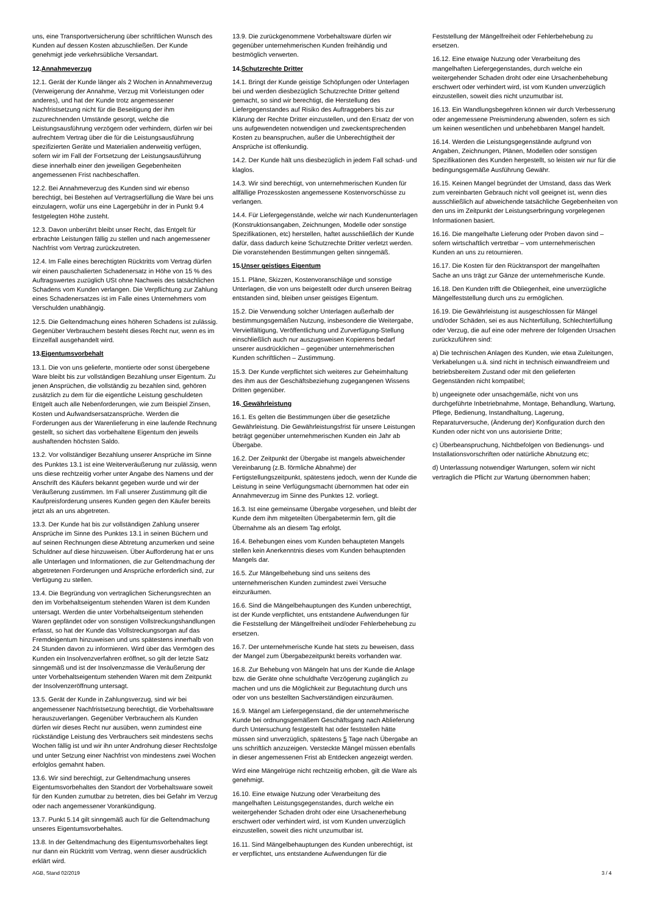uns, eine Transportversicherung über schriftlichen Wunsch des Kunden auf dessen Kosten abzuschließen. Der Kunde genehmigt jede verkehrsübliche Versandart.
12.Annahmeverzug
12.1. Gerät der Kunde länger als 2 Wochen in Annahmeverzug (Verweigerung der Annahme, Verzug mit Vorleistungen oder anderes), und hat der Kunde trotz angemessener Nachfristsetzung nicht für die Beseitigung der ihm zuzurechnenden Umstände gesorgt, welche die Leistungsausführung verzögern oder verhindern, dürfen wir bei aufrechtem Vertrag über die für die Leistungsausführung spezifizierten Geräte und Materialien anderweitig verfügen, sofern wir im Fall der Fortsetzung der Leistungsausführung diese innerhalb einer den jeweiligen Gegebenheiten angemessenen Frist nachbeschaffen.
12.2. Bei Annahmeverzug des Kunden sind wir ebenso berechtigt, bei Bestehen auf Vertragserfüllung die Ware bei uns einzulagern, wofür uns eine Lagergebühr in der in Punkt 9.4 festgelegten Höhe zusteht.
12.3. Davon unberührt bleibt unser Recht, das Entgelt für erbrachte Leistungen fällig zu stellen und nach angemessener Nachfrist vom Vertrag zurückzutreten.
12.4. Im Falle eines berechtigten Rücktritts vom Vertrag dürfen wir einen pauschalierten Schadenersatz in Höhe von 15 % des Auftragswertes zuzüglich USt ohne Nachweis des tatsächlichen Schadens vom Kunden verlangen. Die Verpflichtung zur Zahlung eines Schadenersatzes ist im Falle eines Unternehmers vom Verschulden unabhängig.
12.5. Die Geltendmachung eines höheren Schadens ist zulässig. Gegenüber Verbrauchern besteht dieses Recht nur, wenn es im Einzelfall ausgehandelt wird.
13.Eigentumsvorbehalt
13.1. Die von uns gelieferte, montierte oder sonst übergebene Ware bleibt bis zur vollständigen Bezahlung unser Eigentum. Zu jenen Ansprüchen, die vollständig zu bezahlen sind, gehören zusätzlich zu dem für die eigentliche Leistung geschuldeten Entgelt auch alle Nebenforderungen, wie zum Beispiel Zinsen, Kosten und Aufwandsersatzansprüche. Werden die Forderungen aus der Warenlieferung in eine laufende Rechnung gestellt, so sichert das vorbehaltene Eigentum den jeweils aushaftenden höchsten Saldo.
13.2. Vor vollständiger Bezahlung unserer Ansprüche im Sinne des Punktes 13.1 ist eine Weiterveräußerung nur zulässig, wenn uns diese rechtzeitig vorher unter Angabe des Namens und der Anschrift des Käufers bekannt gegeben wurde und wir der Veräußerung zustimmen. Im Fall unserer Zustimmung gilt die Kaufpreisforderung unseres Kunden gegen den Käufer bereits jetzt als an uns abgetreten.
13.3. Der Kunde hat bis zur vollständigen Zahlung unserer Ansprüche im Sinne des Punktes 13.1 in seinen Büchern und auf seinen Rechnungen diese Abtretung anzumerken und seine Schuldner auf diese hinzuweisen. Über Aufforderung hat er uns alle Unterlagen und Informationen, die zur Geltendmachung der abgetretenen Forderungen und Ansprüche erforderlich sind, zur Verfügung zu stellen.
13.4. Die Begründung von vertraglichen Sicherungsrechten an den im Vorbehaltseigentum stehenden Waren ist dem Kunden untersagt. Werden die unter Vorbehaltseigentum stehenden Waren gepfändet oder von sonstigen Vollstreckungshandlungen erfasst, so hat der Kunde das Vollstreckungsorgan auf das Fremdeigentum hinzuweisen und uns spätestens innerhalb von 24 Stunden davon zu informieren. Wird über das Vermögen des Kunden ein Insolvenzverfahren eröffnet, so gilt der letzte Satz sinngemäß und ist der Insolvenzmasse die Veräußerung der unter Vorbehaltseigentum stehenden Waren mit dem Zeitpunkt der Insolvenzeröffnung untersagt.
13.5. Gerät der Kunde in Zahlungsverzug, sind wir bei angemessener Nachfristsetzung berechtigt, die Vorbehaltsware herauszuverlangen. Gegenüber Verbrauchern als Kunden dürfen wir dieses Recht nur ausüben, wenn zumindest eine rückständige Leistung des Verbrauchers seit mindestens sechs Wochen fällig ist und wir ihn unter Androhung dieser Rechtsfolge und unter Setzung einer Nachfrist von mindestens zwei Wochen erfolglos gemahnt haben.
13.6. Wir sind berechtigt, zur Geltendmachung unseres Eigentumsvorbehaltes den Standort der Vorbehaltsware soweit für den Kunden zumutbar zu betreten, dies bei Gefahr im Verzug oder nach angemessener Vorankündigung.
13.7. Punkt 5.14 gilt sinngemäß auch für die Geltendmachung unseres Eigentumsvorbehaltes.
13.8. In der Geltendmachung des Eigentumsvorbehaltes liegt nur dann ein Rücktritt vom Vertrag, wenn dieser ausdrücklich erklärt wird.
13.9. Die zurückgenommene Vorbehaltsware dürfen wir gegenüber unternehmerischen Kunden freihändig und bestmöglich verwerten.
14.Schutzrechte Dritter
14.1. Bringt der Kunde geistige Schöpfungen oder Unterlagen bei und werden diesbezüglich Schutzrechte Dritter geltend gemacht, so sind wir berechtigt, die Herstellung des Liefergegenstandes auf Risiko des Auftraggebers bis zur Klärung der Rechte Dritter einzustellen, und den Ersatz der von uns aufgewendeten notwendigen und zweckentsprechenden Kosten zu beanspruchen, außer die Unberechtigtheit der Ansprüche ist offenkundig.
14.2. Der Kunde hält uns diesbezüglich in jedem Fall schad- und klaglos.
14.3. Wir sind berechtigt, von unternehmerischen Kunden für allfällige Prozesskosten angemessene Kostenvorschüsse zu verlangen.
14.4. Für Liefergegenstände, welche wir nach Kundenunterlagen (Konstruktionsangaben, Zeichnungen, Modelle oder sonstige Spezifikationen, etc) herstellen, haftet ausschließlich der Kunde dafür, dass dadurch keine Schutzrechte Dritter verletzt werden. Die voranstehenden Bestimmungen gelten sinngemäß.
15.Unser geistiges Eigentum
15.1. Pläne, Skizzen, Kostenvoranschläge und sonstige Unterlagen, die von uns beigestellt oder durch unseren Beitrag entstanden sind, bleiben unser geistiges Eigentum.
15.2. Die Verwendung solcher Unterlagen außerhalb der bestimmungsgemäßen Nutzung, insbesondere die Weitergabe, Vervielfältigung, Veröffentlichung und Zurverfügung-Stellung einschließlich auch nur auszugsweisen Kopierens bedarf unserer ausdrücklichen – gegenüber unternehmerischen Kunden schriftlichen – Zustimmung.
15.3. Der Kunde verpflichtet sich weiteres zur Geheimhaltung des ihm aus der Geschäftsbeziehung zugegangenen Wissens Dritten gegenüber.
16. Gewährleistung
16.1. Es gelten die Bestimmungen über die gesetzliche Gewährleistung. Die Gewährleistungsfrist für unsere Leistungen beträgt gegenüber unternehmerischen Kunden ein Jahr ab Übergabe.
16.2. Der Zeitpunkt der Übergabe ist mangels abweichender Vereinbarung (z.B. förmliche Abnahme) der Fertigstellungszeitpunkt, spätestens jedoch, wenn der Kunde die Leistung in seine Verfügungsmacht übernommen hat oder ein Annahmeverzug im Sinne des Punktes 12. vorliegt.
16.3. Ist eine gemeinsame Übergabe vorgesehen, und bleibt der Kunde dem ihm mitgeteilten Übergabetermin fern, gilt die Übernahme als an diesem Tag erfolgt.
16.4. Behebungen eines vom Kunden behaupteten Mangels stellen kein Anerkenntnis dieses vom Kunden behauptenden Mangels dar.
16.5. Zur Mängelbehebung sind uns seitens des unternehmerischen Kunden zumindest zwei Versuche einzuräumen.
16.6. Sind die Mängelbehauptungen des Kunden unberechtigt, ist der Kunde verpflichtet, uns entstandene Aufwendungen für die Feststellung der Mängelfreiheit und/oder Fehlerbehebung zu ersetzen.
16.7. Der unternehmerische Kunde hat stets zu beweisen, dass der Mangel zum Übergabezeitpunkt bereits vorhanden war.
16.8. Zur Behebung von Mängeln hat uns der Kunde die Anlage bzw. die Geräte ohne schuldhafte Verzögerung zugänglich zu machen und uns die Möglichkeit zur Begutachtung durch uns oder von uns bestellten Sachverständigen einzuräumen.
16.9. Mängel am Liefergegenstand, die der unternehmerische Kunde bei ordnungsgemäßem Geschäftsgang nach Ablieferung durch Untersuchung festgestellt hat oder feststellen hätte müssen sind unverzüglich, spätestens 5 Tage nach Übergabe an uns schriftlich anzuzeigen. Versteckte Mängel müssen ebenfalls in dieser angemessenen Frist ab Entdecken angezeigt werden.
Wird eine Mängelrüge nicht rechtzeitig erhoben, gilt die Ware als genehmigt.
16.10. Eine etwaige Nutzung oder Verarbeitung des mangelhaften Leistungsgegenstandes, durch welche ein weitergehender Schaden droht oder eine Ursachenerhebung erschwert oder verhindert wird, ist vom Kunden unverzüglich einzustellen, soweit dies nicht unzumutbar ist.
16.11. Sind Mängelbehauptungen des Kunden unberechtigt, ist er verpflichtet, uns entstandene Aufwendungen für die Feststellung der Mängelfreiheit oder Fehlerbehebung zu ersetzen.
16.12. Eine etwaige Nutzung oder Verarbeitung des mangelhaften Liefergegenstandes, durch welche ein weitergehender Schaden droht oder eine Ursachenbehebung erschwert oder verhindert wird, ist vom Kunden unverzüglich einzustellen, soweit dies nicht unzumutbar ist.
16.13. Ein Wandlungsbegehren können wir durch Verbesserung oder angemessene Preisminderung abwenden, sofern es sich um keinen wesentlichen und unbehebbaren Mangel handelt.
16.14. Werden die Leistungsgegenstände aufgrund von Angaben, Zeichnungen, Plänen, Modellen oder sonstigen Spezifikationen des Kunden hergestellt, so leisten wir nur für die bedingungsgemäße Ausführung Gewähr.
16.15. Keinen Mangel begründet der Umstand, dass das Werk zum vereinbarten Gebrauch nicht voll geeignet ist, wenn dies ausschließlich auf abweichende tatsächliche Gegebenheiten von den uns im Zeitpunkt der Leistungserbringung vorgelegenen Informationen basiert.
16.16. Die mangelhafte Lieferung oder Proben davon sind – sofern wirtschaftlich vertretbar – vom unternehmerischen Kunden an uns zu retournieren.
16.17. Die Kosten für den Rücktransport der mangelhaften Sache an uns trägt zur Gänze der unternehmerische Kunde.
16.18. Den Kunden trifft die Obliegenheit, eine unverzügliche Mängelfeststellung durch uns zu ermöglichen.
16.19. Die Gewährleistung ist ausgeschlossen für Mängel und/oder Schäden, sei es aus Nichterfüllung, Schlechterfüllung oder Verzug, die auf eine oder mehrere der folgenden Ursachen zurückzuführen sind:
a) Die technischen Anlagen des Kunden, wie etwa Zuleitungen, Verkabelungen u.ä. sind nicht in technisch einwandfreiem und betriebsbereitem Zustand oder mit den gelieferten Gegenständen nicht kompatibel;
b) ungeeignete oder unsachgemäße, nicht von uns durchgeführte Inbetriebnahme, Montage, Behandlung, Wartung, Pflege, Bedienung, Instandhaltung, Lagerung, Reparaturversuche, (Änderung der) Konfiguration durch den Kunden oder nicht von uns autorisierte Dritte;
c) Überbeanspruchung, Nichtbefolgen von Bedienungs- und Installationsvorschriften oder natürliche Abnutzung etc;
d) Unterlassung notwendiger Wartungen, sofern wir nicht vertraglich die Pflicht zur Wartung übernommen haben;
AGB, Stand 02/2019 3 / 4